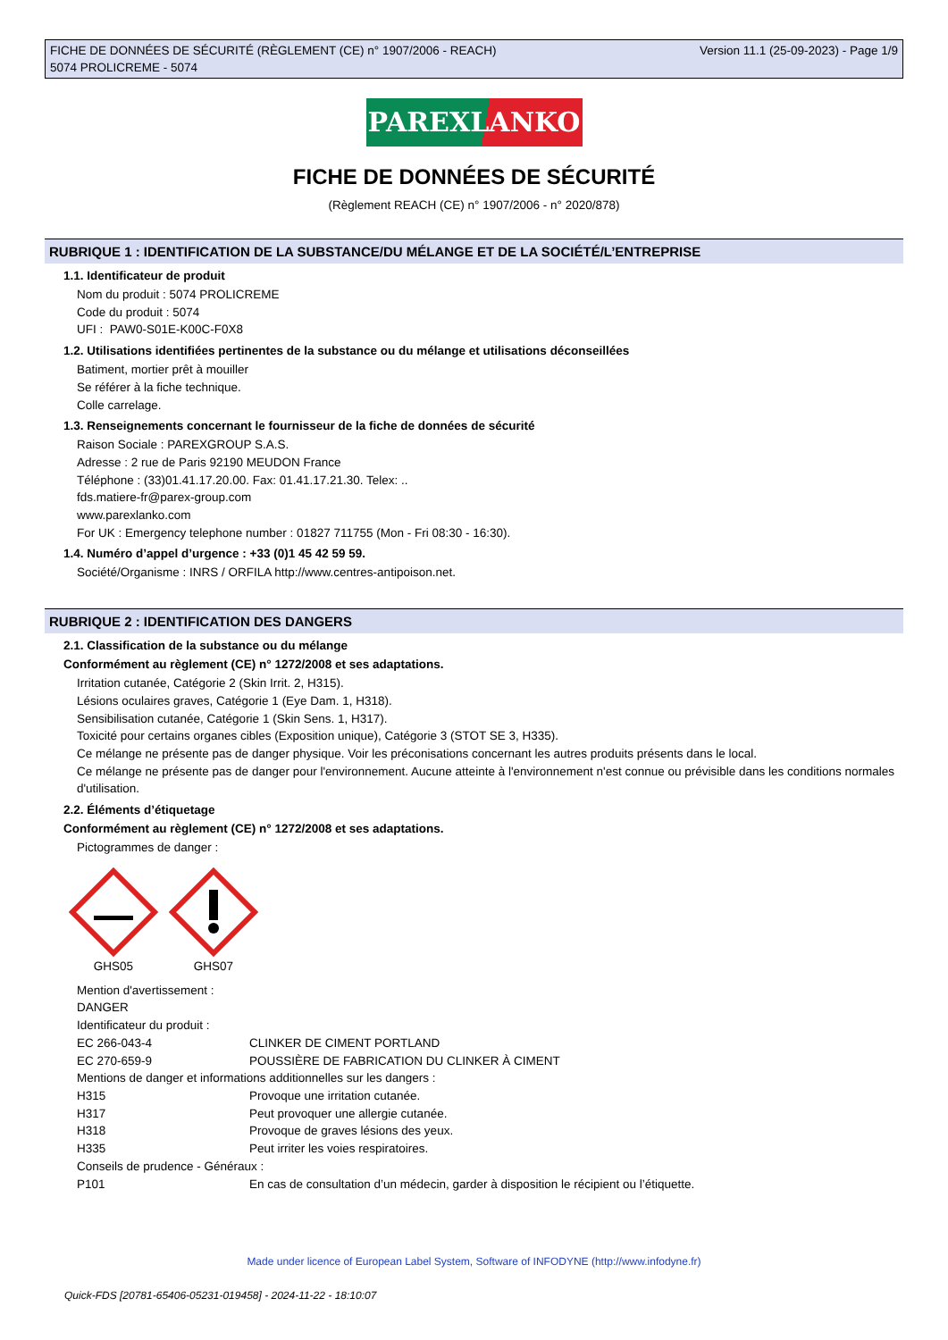FICHE DE DONNÉES DE SÉCURITÉ (RÈGLEMENT (CE) n° 1907/2006 - REACH)
5074 PROLICREME - 5074
Version 11.1 (25-09-2023) - Page 1/9
PAREXLANKO
FICHE DE DONNÉES DE SÉCURITÉ
(Règlement REACH (CE) n° 1907/2006 - n° 2020/878)
RUBRIQUE 1 : IDENTIFICATION DE LA SUBSTANCE/DU MÉLANGE ET DE LA SOCIÉTÉ/L’ENTREPRISE
1.1. Identificateur de produit
Nom du produit : 5074 PROLICREME
Code du produit : 5074
UFI : PAW0-S01E-K00C-F0X8
1.2. Utilisations identifiées pertinentes de la substance ou du mélange et utilisations déconseillées
Batiment, mortier prêt à mouiller
Se référer à la fiche technique.
Colle carrelage.
1.3. Renseignements concernant le fournisseur de la fiche de données de sécurité
Raison Sociale : PAREXGROUP S.A.S.
Adresse : 2 rue de Paris 92190 MEUDON France
Téléphone : (33)01.41.17.20.00. Fax: 01.41.17.21.30. Telex: ..
fds.matiere-fr@parex-group.com
www.parexlanko.com
For UK : Emergency telephone number : 01827 711755 (Mon - Fri 08:30 - 16:30).
1.4. Numéro d’appel d’urgence : +33 (0)1 45 42 59 59.
Société/Organisme : INRS / ORFILA http://www.centres-antipoison.net.
RUBRIQUE 2 : IDENTIFICATION DES DANGERS
2.1. Classification de la substance ou du mélange
Conformément au règlement (CE) n° 1272/2008 et ses adaptations.
Irritation cutanée, Catégorie 2 (Skin Irrit. 2, H315).
Lésions oculaires graves, Catégorie 1 (Eye Dam. 1, H318).
Sensibilisation cutanée, Catégorie 1 (Skin Sens. 1, H317).
Toxicité pour certains organes cibles (Exposition unique), Catégorie 3 (STOT SE 3, H335).
Ce mélange ne présente pas de danger physique. Voir les préconisations concernant les autres produits présents dans le local.
Ce mélange ne présente pas de danger pour l'environnement. Aucune atteinte à l'environnement n'est connue ou prévisible dans les conditions normales d'utilisation.
2.2. Éléments d’étiquetage
Conformément au règlement (CE) n° 1272/2008 et ses adaptations.
Pictogrammes de danger :
GHS05
GHS07
Mention d'avertissement :
DANGER
Identificateur du produit :
| EC 266-043-4 | CLINKER DE CIMENT PORTLAND |
| EC 270-659-9 | POUSSIÈRE DE FABRICATION DU CLINKER À CIMENT |
| Mentions de danger et informations additionnelles sur les dangers : | |
| H315 | Provoque une irritation cutanée. |
| H317 | Peut provoquer une allergie cutanée. |
| H318 | Provoque de graves lésions des yeux. |
| H335 | Peut irriter les voies respiratoires. |
| Conseils de prudence - Généraux : | |
| P101 | En cas de consultation d’un médecin, garder à disposition le récipient ou l’étiquette. |
Made under licence of European Label System, Software of INFODYNE (http://www.infodyne.fr)
Quick-FDS [20781-65406-05231-019458] - 2024-11-22 - 18:10:07